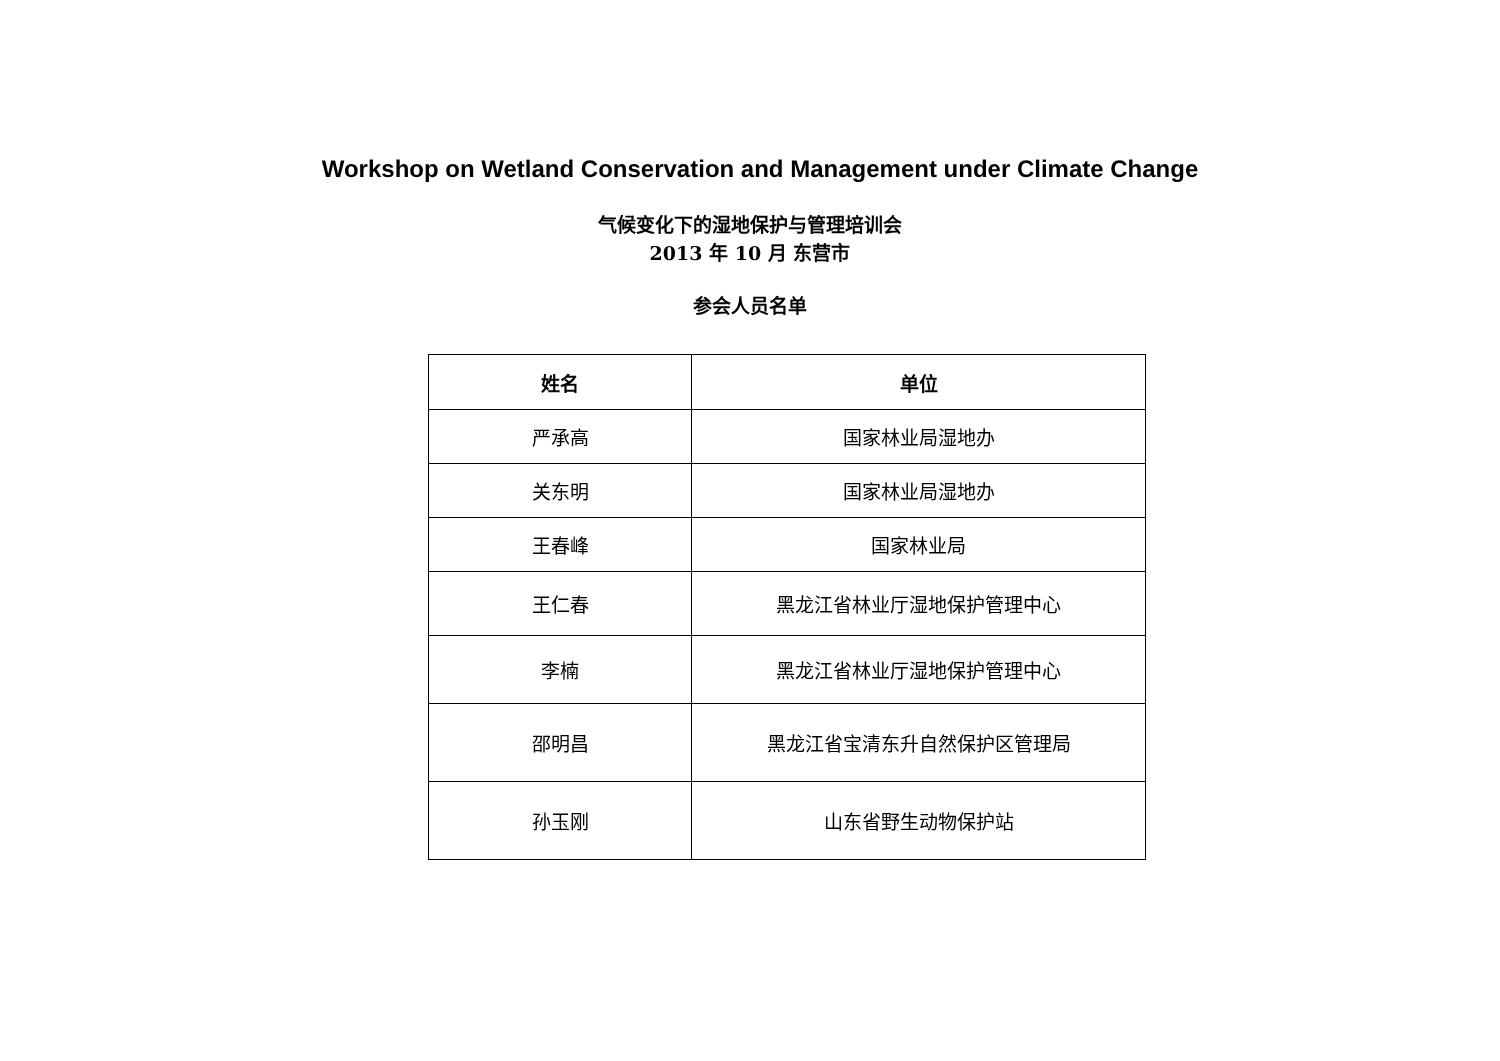Workshop on Wetland Conservation and Management under Climate Change
气候变化下的湿地保护与管理培训会
2013 年 10 月 东营市
参会人员名单
| 姓名 | 单位 |
| --- | --- |
| 严承高 | 国家林业局湿地办 |
| 关东明 | 国家林业局湿地办 |
| 王春峰 | 国家林业局 |
| 王仁春 | 黑龙江省林业厅湿地保护管理中心 |
| 李楠 | 黑龙江省林业厅湿地保护管理中心 |
| 邵明昌 | 黑龙江省宝清东升自然保护区管理局 |
| 孙玉刚 | 山东省野生动物保护站 |